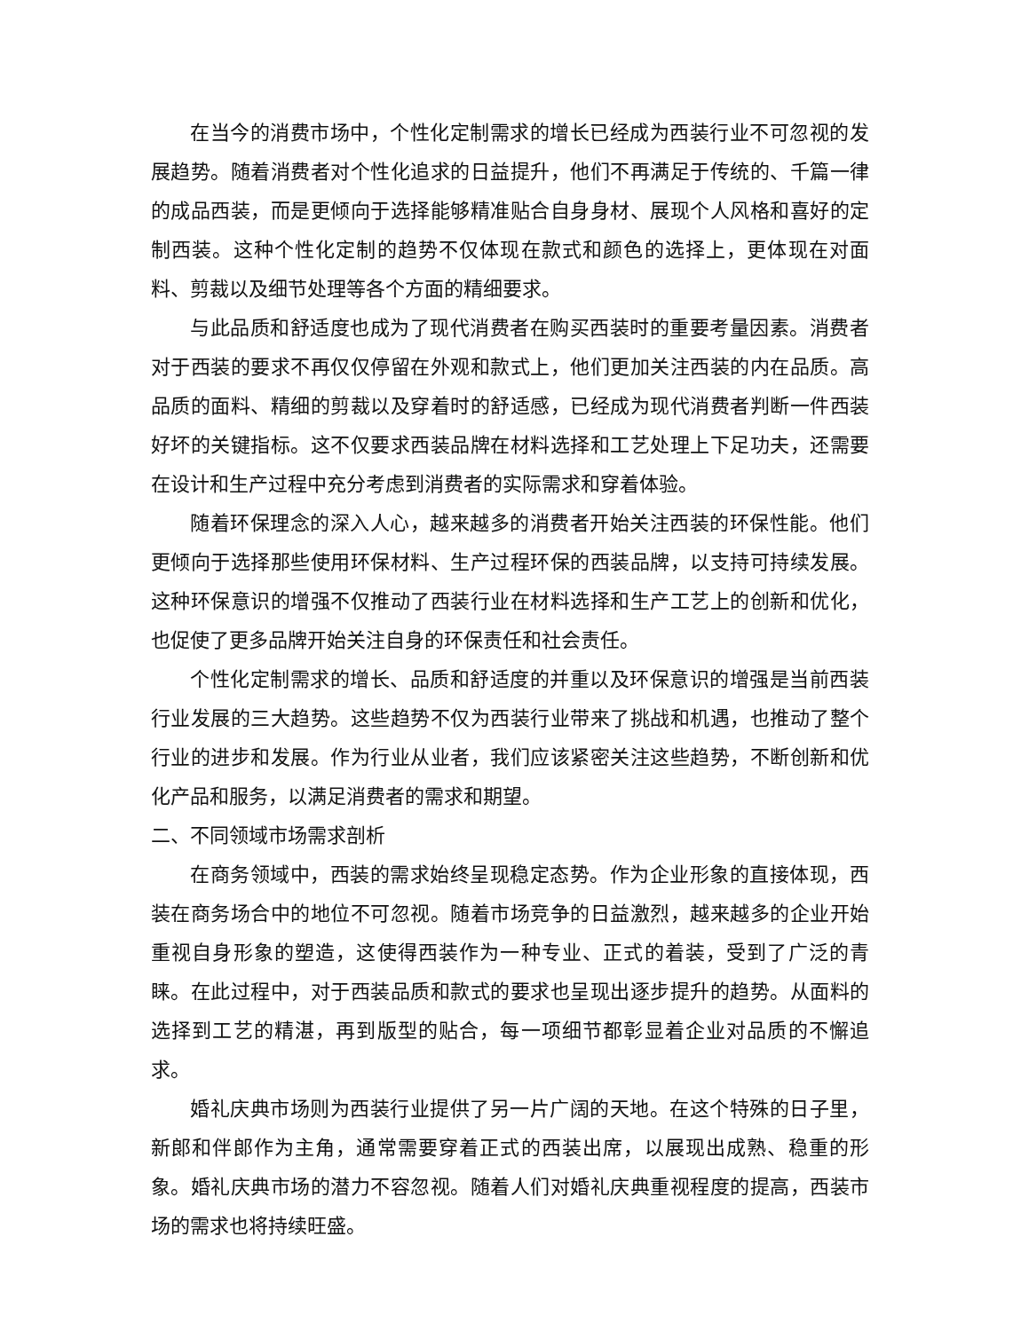在当今的消费市场中，个性化定制需求的增长已经成为西装行业不可忽视的发展趋势。随着消费者对个性化追求的日益提升，他们不再满足于传统的、千篇一律的成品西装，而是更倾向于选择能够精准贴合自身身材、展现个人风格和喜好的定制西装。这种个性化定制的趋势不仅体现在款式和颜色的选择上，更体现在对面料、剪裁以及细节处理等各个方面的精细要求。
与此品质和舒适度也成为了现代消费者在购买西装时的重要考量因素。消费者对于西装的要求不再仅仅停留在外观和款式上，他们更加关注西装的内在品质。高品质的面料、精细的剪裁以及穿着时的舒适感，已经成为现代消费者判断一件西装好坏的关键指标。这不仅要求西装品牌在材料选择和工艺处理上下足功夫，还需要在设计和生产过程中充分考虑到消费者的实际需求和穿着体验。
随着环保理念的深入人心，越来越多的消费者开始关注西装的环保性能。他们更倾向于选择那些使用环保材料、生产过程环保的西装品牌，以支持可持续发展。这种环保意识的增强不仅推动了西装行业在材料选择和生产工艺上的创新和优化，也促使了更多品牌开始关注自身的环保责任和社会责任。
个性化定制需求的增长、品质和舒适度的并重以及环保意识的增强是当前西装行业发展的三大趋势。这些趋势不仅为西装行业带来了挑战和机遇，也推动了整个行业的进步和发展。作为行业从业者，我们应该紧密关注这些趋势，不断创新和优化产品和服务，以满足消费者的需求和期望。
二、不同领域市场需求剖析
在商务领域中，西装的需求始终呈现稳定态势。作为企业形象的直接体现，西装在商务场合中的地位不可忽视。随着市场竞争的日益激烈，越来越多的企业开始重视自身形象的塑造，这使得西装作为一种专业、正式的着装，受到了广泛的青睐。在此过程中，对于西装品质和款式的要求也呈现出逐步提升的趋势。从面料的选择到工艺的精湛，再到版型的贴合，每一项细节都彰显着企业对品质的不懈追求。
婚礼庆典市场则为西装行业提供了另一片广阔的天地。在这个特殊的日子里，新郎和伴郎作为主角，通常需要穿着正式的西装出席，以展现出成熟、稳重的形象。婚礼庆典市场的潜力不容忽视。随着人们对婚礼庆典重视程度的提高，西装市场的需求也将持续旺盛。